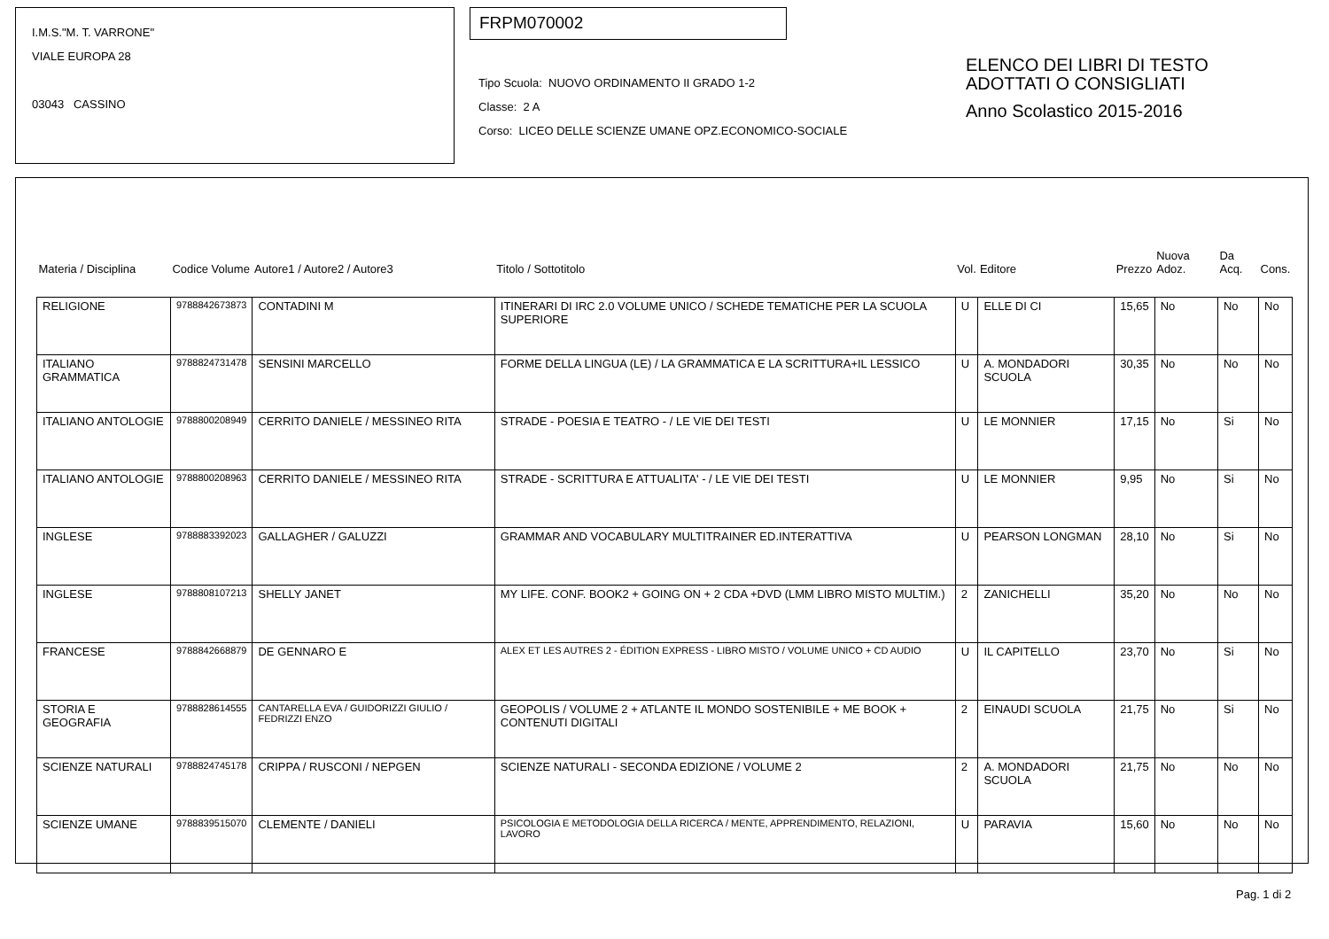I.M.S."M. T. VARRONE"
VIALE EUROPA 28
03043 CASSINO
FRPM070002
Tipo Scuola: NUOVO ORDINAMENTO II GRADO 1-2
Classe: 2 A
Corso: LICEO DELLE SCIENZE UMANE OPZ.ECONOMICO-SOCIALE
ELENCO DEI LIBRI DI TESTO
ADOTTATI O CONSIGLIATI
Anno Scolastico 2015-2016
| Materia / Disciplina | Codice Volume | Autore1 / Autore2 / Autore3 | Titolo / Sottotitolo | Vol. | Editore | Prezzo | Nuova Adoz. | Da Acq. | Cons. |
| --- | --- | --- | --- | --- | --- | --- | --- | --- | --- |
| RELIGIONE | 9788842673873 | CONTADINI M | ITINERARI DI IRC 2.0 VOLUME UNICO / SCHEDE TEMATICHE PER LA SCUOLA SUPERIORE | U | ELLE DI CI | 15,65 | No | No | No |
| ITALIANO GRAMMATICA | 9788824731478 | SENSINI MARCELLO | FORME DELLA LINGUA (LE) / LA GRAMMATICA E LA SCRITTURA+IL LESSICO | U | A. MONDADORI SCUOLA | 30,35 | No | No | No |
| ITALIANO ANTOLOGIE | 9788800208949 | CERRITO DANIELE / MESSINEO RITA | STRADE - POESIA E TEATRO - / LE VIE DEI TESTI | U | LE MONNIER | 17,15 | No | Si | No |
| ITALIANO ANTOLOGIE | 9788800208963 | CERRITO DANIELE / MESSINEO RITA | STRADE - SCRITTURA E ATTUALITA' - / LE VIE DEI TESTI | U | LE MONNIER | 9,95 | No | Si | No |
| INGLESE | 9788883392023 | GALLAGHER / GALUZZI | GRAMMAR AND VOCABULARY MULTITRAINER ED.INTERATTIVA | U | PEARSON LONGMAN | 28,10 | No | Si | No |
| INGLESE | 9788808107213 | SHELLY JANET | MY LIFE. CONF. BOOK2 + GOING ON + 2 CDA +DVD (LMM LIBRO MISTO MULTIM.) | 2 | ZANICHELLI | 35,20 | No | No | No |
| FRANCESE | 9788842668879 | DE GENNARO E | ALEX ET LES AUTRES 2 - ÉDITION EXPRESS - LIBRO MISTO / VOLUME UNICO + CD AUDIO | U | IL CAPITELLO | 23,70 | No | Si | No |
| STORIA E GEOGRAFIA | 9788828614555 | CANTARELLA EVA / GUIDORIZZI GIULIO / FEDRIZZI ENZO | GEOPOLIS / VOLUME 2 + ATLANTE IL MONDO SOSTENIBILE + ME BOOK + CONTENUTI DIGITALI | 2 | EINAUDI SCUOLA | 21,75 | No | Si | No |
| SCIENZE NATURALI | 9788824745178 | CRIPPA / RUSCONI / NEPGEN | SCIENZE NATURALI - SECONDA EDIZIONE / VOLUME 2 | 2 | A. MONDADORI SCUOLA | 21,75 | No | No | No |
| SCIENZE UMANE | 9788839515070 | CLEMENTE / DANIELI | PSICOLOGIA E METODOLOGIA DELLA RICERCA / MENTE, APPRENDIMENTO, RELAZIONI, LAVORO | U | PARAVIA | 15,60 | No | No | No |
Pag. 1 di 2